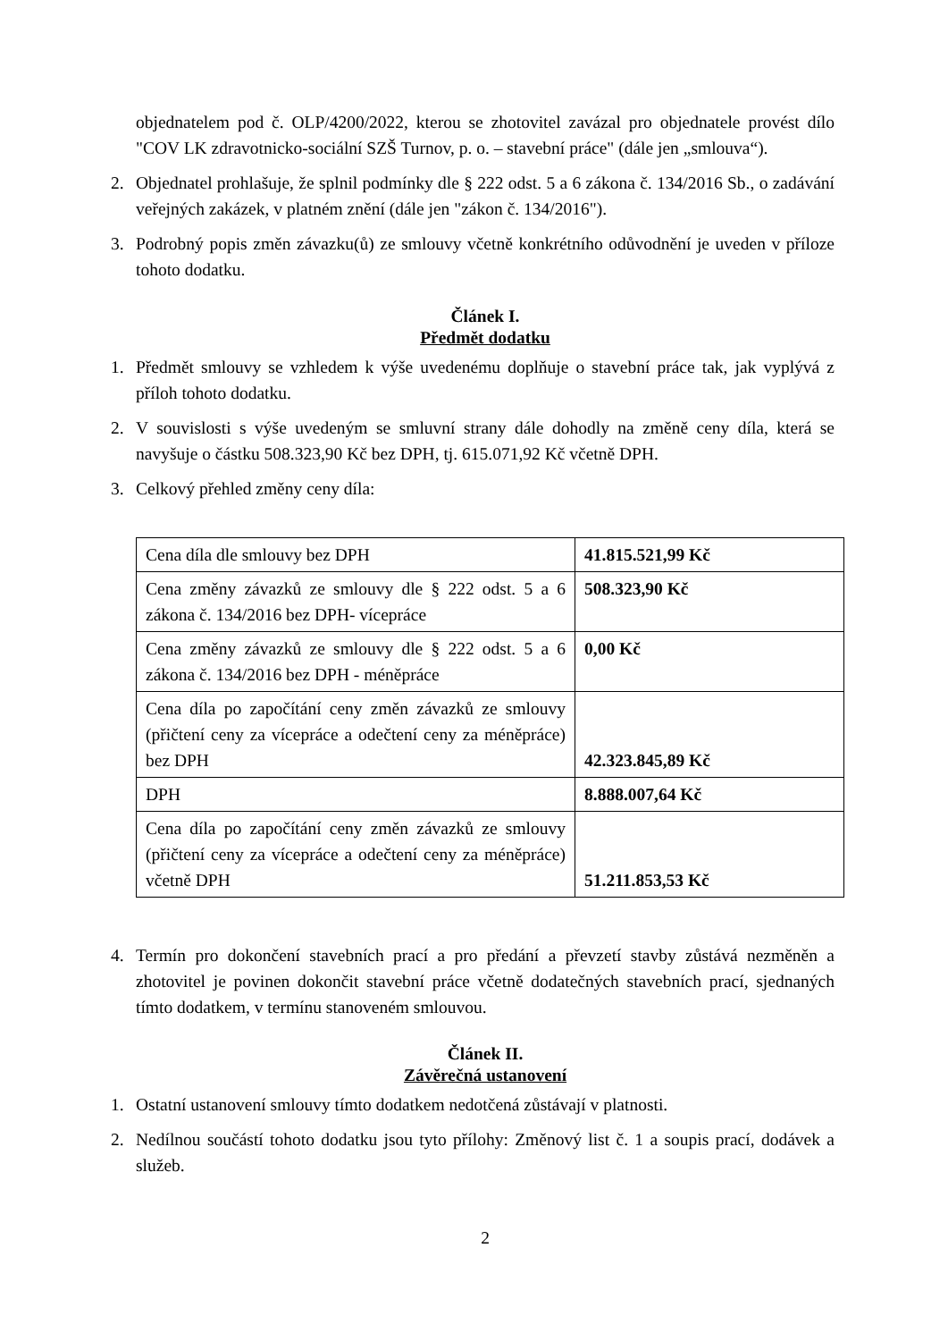objednatelem pod č. OLP/4200/2022, kterou se zhotovitel zavázal pro objednatele provést dílo "COV LK zdravotnicko-sociální SZŠ Turnov, p. o. – stavební práce" (dále jen „smlouva“).
2. Objednatel prohlašuje, že splnil podmínky dle § 222 odst. 5 a 6 zákona č. 134/2016 Sb., o zadávání veřejných zakázek, v platném znění (dále jen "zákon č. 134/2016").
3. Podrobný popis změn závazku(ů) ze smlouvy včetně konkrétního odůvodnění je uveden v příloze tohoto dodatku.
Článek I.
Předmět dodatku
1. Předmět smlouvy se vzhledem k výše uvedenému doplňuje o stavební práce tak, jak vyplývá z příloh tohoto dodatku.
2. V souvislosti s výše uvedeným se smluvní strany dále dohodly na změně ceny díla, která se navyšuje o částku 508.323,90 Kč bez DPH, tj. 615.071,92 Kč včetně DPH.
3. Celkový přehled změny ceny díla:
| Cena díla dle smlouvy bez DPH | 41.815.521,99 Kč |
| Cena změny závazků ze smlouvy dle § 222 odst. 5 a 6 zákona č. 134/2016 bez DPH- vícepráce | 508.323,90 Kč |
| Cena změny závazků ze smlouvy dle § 222 odst. 5 a 6 zákona č. 134/2016 bez DPH - méněpráce | 0,00 Kč |
| Cena díla po započítání ceny změn závazků ze smlouvy (přičtení ceny za vícepráce a odečtení ceny za méněpráce) bez DPH | 42.323.845,89 Kč |
| DPH | 8.888.007,64 Kč |
| Cena díla po započítání ceny změn závazků ze smlouvy (přičtení ceny za vícepráce a odečtení ceny za méněpráce) včetně DPH | 51.211.853,53 Kč |
4. Termín pro dokončení stavebních prací a pro předání a převzetí stavby zůstává nezměněn a zhotovitel je povinen dokončit stavební práce včetně dodatečných stavebních prací, sjednaných tímto dodatkem, v termínu stanoveném smlouvou.
Článek II.
Závěrečná ustanovení
1. Ostatní ustanovení smlouvy tímto dodatkem nedotčená zůstávají v platnosti.
2. Nedílnou součástí tohoto dodatku jsou tyto přílohy: Změnový list č. 1 a soupis prací, dodávek a služeb.
2